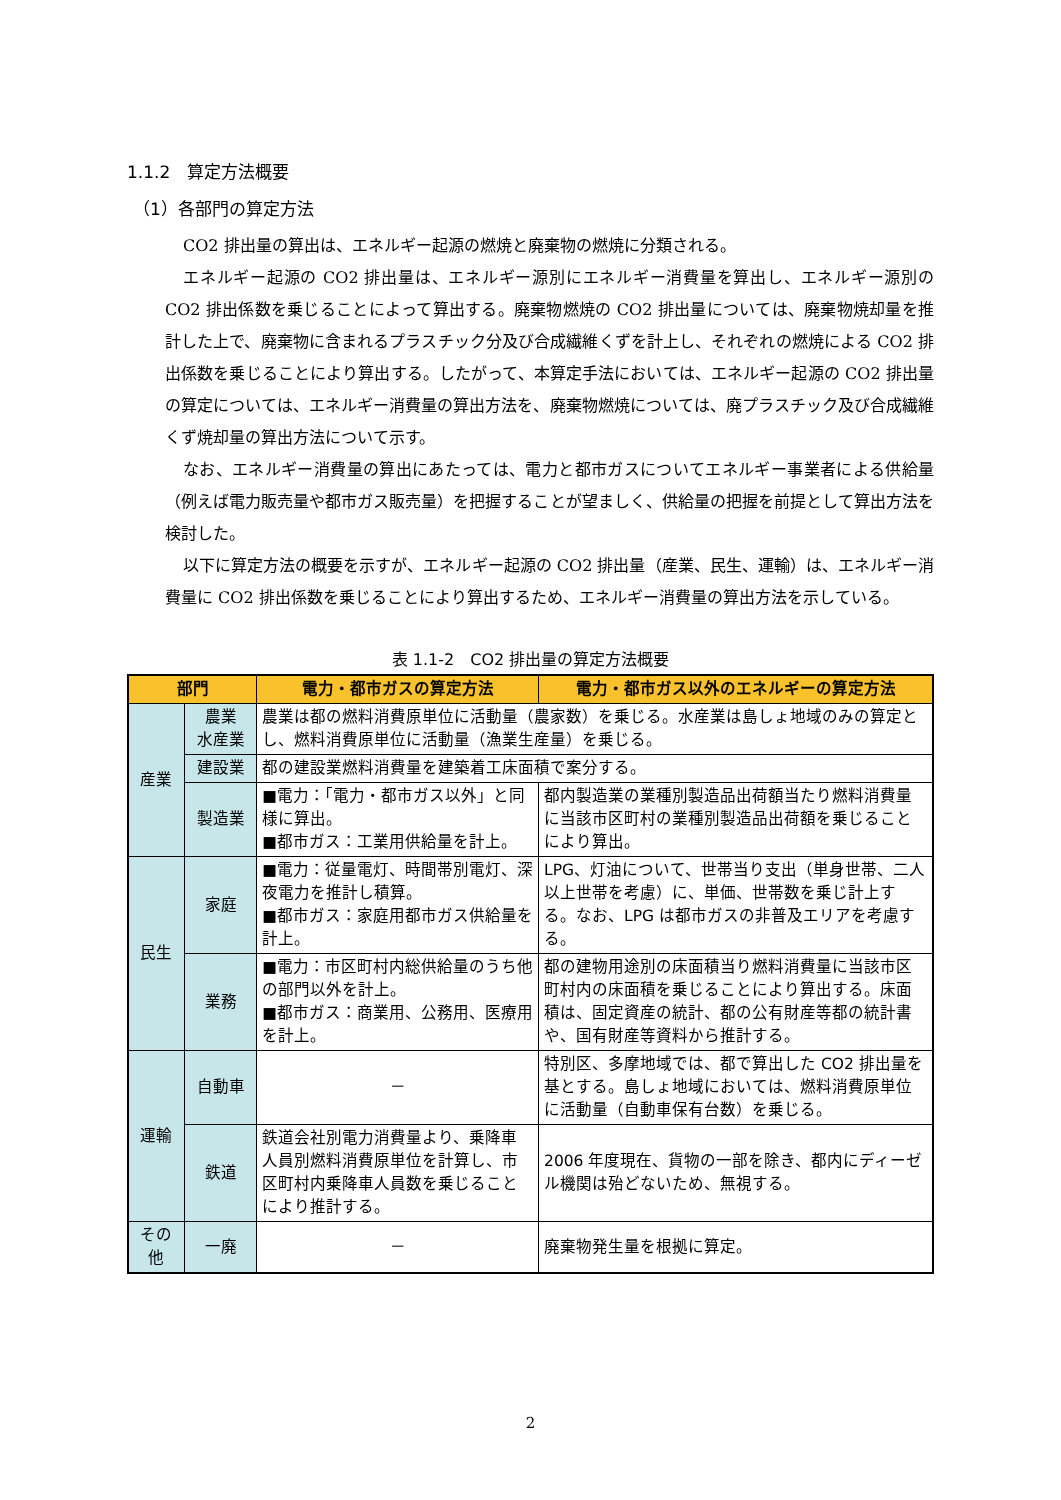1.1.2　算定方法概要
（1）各部門の算定方法
CO2 排出量の算出は、エネルギー起源の燃焼と廃棄物の燃焼に分類される。
エネルギー起源の CO2 排出量は、エネルギー源別にエネルギー消費量を算出し、エネルギー源別の CO2 排出係数を乗じることによって算出する。廃棄物燃焼の CO2 排出量については、廃棄物焼却量を推計した上で、廃棄物に含まれるプラスチック分及び合成繊維くずを計上し、それぞれの燃焼による CO2 排出係数を乗じることにより算出する。したがって、本算定手法においては、エネルギー起源の CO2 排出量の算定については、エネルギー消費量の算出方法を、廃棄物燃焼については、廃プラスチック及び合成繊維くず焼却量の算出方法について示す。
なお、エネルギー消費量の算出にあたっては、電力と都市ガスについてエネルギー事業者による供給量（例えば電力販売量や都市ガス販売量）を把握することが望ましく、供給量の把握を前提として算出方法を検討した。
以下に算定方法の概要を示すが、エネルギー起源の CO2 排出量（産業、民生、運輸）は、エネルギー消費量に CO2 排出係数を乗じることにより算出するため、エネルギー消費量の算出方法を示している。
表 1.1-2　CO2 排出量の算定方法概要
| 部門 | | 電力・都市ガスの算定方法 | 電力・都市ガス以外のエネルギーの算定方法 |
| --- | --- | --- | --- |
| 産業 | 農業 水産業 | 農業は都の燃料消費原単位に活動量（農家数）を乗じる。水産業は島しょ地域のみの算定とし、燃料消費原単位に活動量（漁業生産量）を乗じる。 | |
| | 建設業 | 都の建設業燃料消費量を建築着工床面積で案分する。 | |
| | 製造業 | ■電力：「電力・都市ガス以外」と同様に算出。 ■都市ガス：工業用供給量を計上。 | 都内製造業の業種別製造品出荷額当たり燃料消費量に当該市区町村の業種別製造品出荷額を乗じることにより算出。 |
| 民生 | 家庭 | ■電力：従量電灯、時間帯別電灯、深夜電力を推計し積算。 ■都市ガス：家庭用都市ガス供給量を計上。 | LPG、灯油について、世帯当り支出（単身世帯、二人以上世帯を考慮）に、単価、世帯数を乗じ計上する。なお、LPG は都市ガスの非普及エリアを考慮する。 |
| | 業務 | ■電力：市区町村内総供給量のうち他の部門以外を計上。 ■都市ガス：商業用、公務用、医療用を計上。 | 都の建物用途別の床面積当り燃料消費量に当該市区町村内の床面積を乗じることにより算出する。床面積は、固定資産の統計、都の公有財産等都の統計書や、国有財産等資料から推計する。 |
| 運輸 | 自動車 | － | 特別区、多摩地域では、都で算出した CO2 排出量を基とする。島しょ地域においては、燃料消費原単位に活動量（自動車保有台数）を乗じる。 |
| | 鉄道 | 鉄道会社別電力消費量より、乗降車人員別燃料消費原単位を計算し、市区町村内乗降車人員数を乗じることにより推計する。 | 2006 年度現在、貨物の一部を除き、都内にディーゼル機関は殆どないため、無視する。 |
| その他 | 一廃 | － | 廃棄物発生量を根拠に算定。 |
2